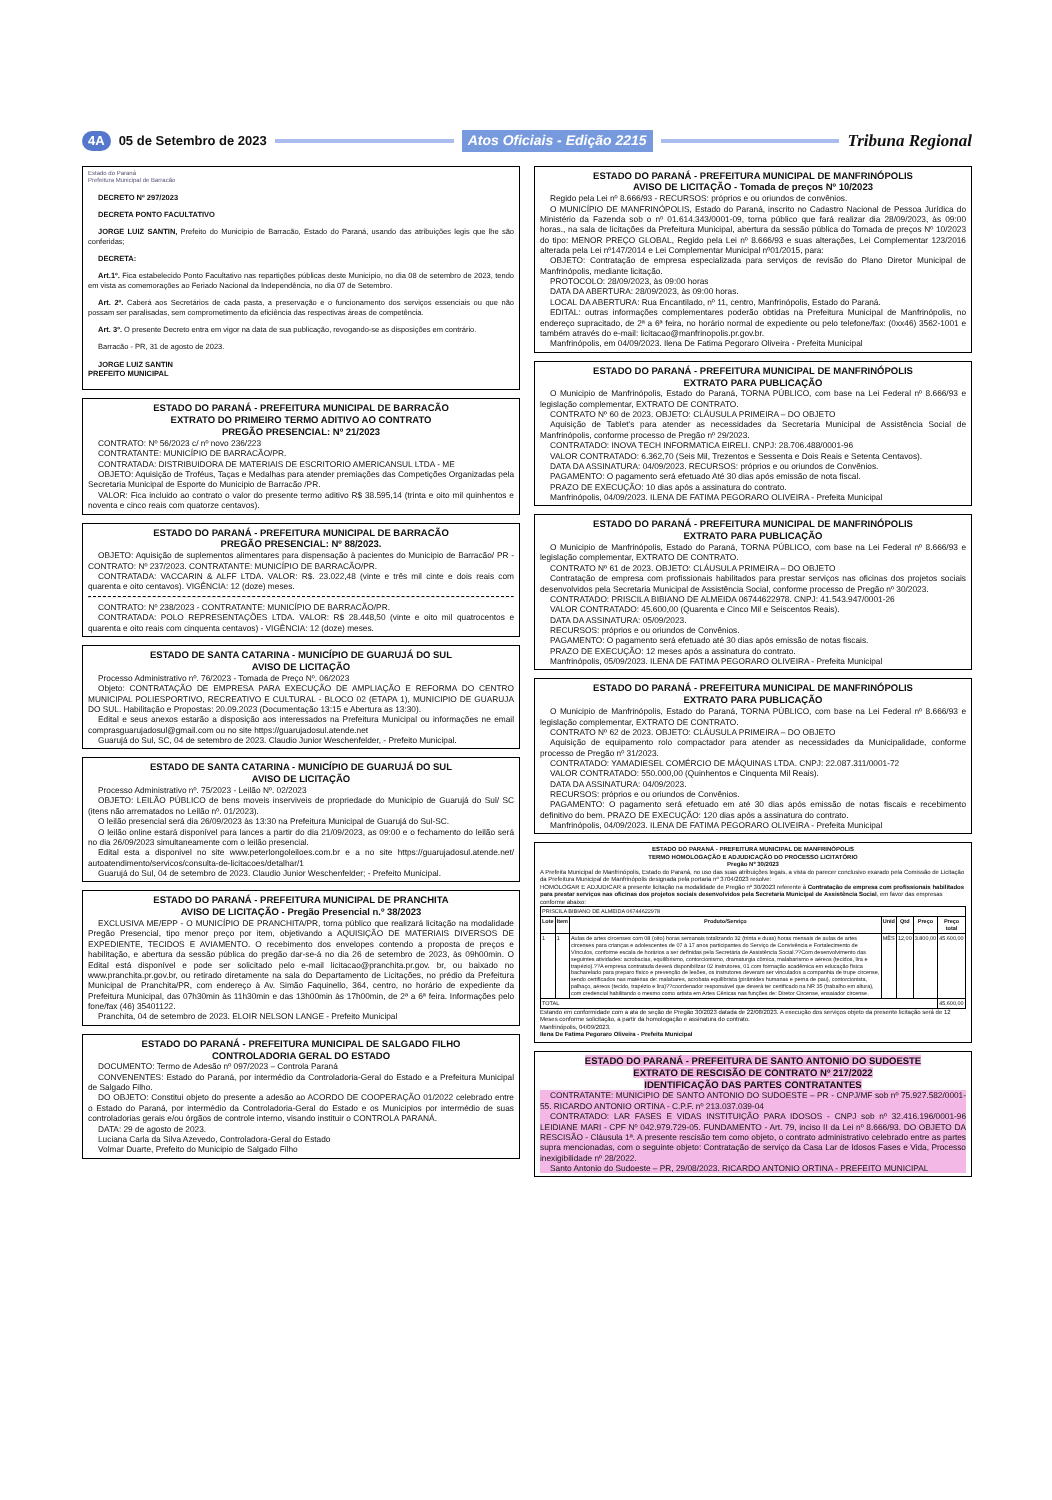4A 05 de Setembro de 2023 Atos Oficiais - Edição 2215 Tribuna Regional
Estado do Paraná
Prefeitura Municipal de Barracão
DECRETO Nº 297/2023
DECRETA PONTO FACULTATIVO
JORGE LUIZ SANTIN, Prefeito do Município de Barracão, Estado do Paraná, usando das atribuições legis que lhe são conferidas;
DECRETA:
Art.1º. Fica estabelecido Ponto Facultativo nas repartições públicas deste Município, no dia 08 de setembro de 2023, tendo em vista as comemorações ao Feriado Nacional da Independência, no dia 07 de Setembro.
Art. 2º. Caberá aos Secretários de cada pasta, a preservação e o funcionamento dos serviços essenciais ou que não possam ser paralisadas, sem comprometimento da eficiência das respectivas áreas de competência.
Art. 3º. O presente Decreto entra em vigor na data de sua publicação, revogando-se as disposições em contrário.
Barracão - PR, 31 de agosto de 2023.
JORGE LUIZ SANTIN
PREFEITO MUNICIPAL
ESTADO DO PARANÁ - PREFEITURA MUNICIPAL DE BARRACÃO
EXTRATO DO PRIMEIRO TERMO ADITIVO AO CONTRATO
PREGÃO PRESENCIAL: Nº 21/2023
CONTRATO: Nº 56/2023 c/ nº novo 236/223
CONTRATANTE: MUNICÍPIO DE BARRACÃO/PR.
CONTRATADA: DISTRIBUIDORA DE MATERIAIS DE ESCRITORIO AMERICANSUL LTDA - ME
OBJETO: Aquisição de Troféus, Taças e Medalhas para atender premiações das Competições Organizadas pela Secretaria Municipal de Esporte do Municipio de Barracão /PR.
VALOR: Fica incluido ao contrato o valor do presente termo aditivo R$ 38.595,14 (trinta e oito mil quinhentos e noventa e cinco reais com quatorze centavos).
ESTADO DO PARANÁ - PREFEITURA MUNICIPAL DE BARRACÃO
PREGÃO PRESENCIAL: Nº 88/2023.
OBJETO: Aquisição de suplementos alimentares para dispensação à pacientes do Municipio de Barracão/ PR - CONTRATO: Nº 237/2023. CONTRATANTE: MUNICÍPIO DE BARRACÃO/PR.
CONTRATADA: VACCARIN & ALFF LTDA. VALOR: R$. 23.022,48 (vinte e três mil cinte e dois reais com quarenta e oito centavos). VIGÊNCIA: 12 (doze) meses.
CONTRATO: Nº 238/2023 - CONTRATANTE: MUNICÍPIO DE BARRACÃO/PR.
CONTRATADA: POLO REPRESENTAÇÕES LTDA. VALOR: R$ 28.448,50 (vinte e oito mil quatrocentos e quarenta e oito reais com cinquenta centavos) - VIGÊNCIA: 12 (doze) meses.
ESTADO DE SANTA CATARINA - MUNICÍPIO DE GUARUJÁ DO SUL
AVISO DE LICITAÇÃO
Processo Administrativo nº. 76/2023 - Tomada de Preço Nº. 06/2023
Objeto: CONTRATAÇÃO DE EMPRESA PARA EXECUÇÃO DE AMPLIAÇÃO E REFORMA DO CENTRO MUNICIPAL POLIESPORTIVO, RECREATIVO E CULTURAL - BLOCO 02 (ETAPA 1), MUNICIPIO DE GUARUJA DO SUL. Habilitação e Propostas: 20.09.2023 (Documentação 13:15 e Abertura as 13:30).
Edital e seus anexos estarão a disposição aos interessados na Prefeitura Municipal ou informações ne email comprasguarujadosul@gmail.com ou no site https://guarujadosul.atende.net
Guarujá do Sul, SC, 04 de setembro de 2023. Claudio Junior Weschenfelder, - Prefeito Municipal.
ESTADO DE SANTA CATARINA - MUNICÍPIO DE GUARUJÁ DO SUL
AVISO DE LICITAÇÃO
Processo Administrativo nº. 75/2023 - Leilão Nº. 02/2023
OBJETO: LEILÃO PÚBLICO de bens moveis inserviveis de propriedade do Municipio de Guarujá do Sul/ SC (itens não arrematados no Leilão nº. 01/2023).
O leilão presencial será dia 26/09/2023 às 13:30 na Prefeitura Municipal de Guarujá do Sul-SC.
O leilão online estará disponível para lances a partir do dia 21/09/2023, as 09:00 e o fechamento do leilão será no dia 26/09/2023 simultaneamente com o leilão presencial.
Edital esta a disponivel no site www.peterlongoleiloes.com.br e a no site https://guarujadosul.atende.net/ autoatendimento/servicos/consulta-de-licitacoes/detalhar/1
Guarujá do Sul, 04 de setembro de 2023. Claudio Junior Weschenfelder; - Prefeito Municipal.
ESTADO DO PARANÁ - PREFEITURA MUNICIPAL DE PRANCHITA
AVISO DE LICITAÇÃO - Pregão Presencial n.º 38/2023
EXCLUSIVA ME/EPP - O MUNICÍPIO DE PRANCHITA/PR, torna público que realizará licitação na modalidade Pregão Presencial, tipo menor preço por item, objetivando a AQUISIÇÃO DE MATERIAIS DIVERSOS DE EXPEDIENTE, TECIDOS E AVIAMENTO. O recebimento dos envelopes contendo a proposta de preços e habilitação, e abertura da sessão pública do pregão dar-se-á no dia 26 de setembro de 2023, às 09h00min. O Edital está disponível e pode ser solicitado pelo e-mail licitacao@pranchita.pr.gov. br, ou baixado no www.pranchita.pr.gov.br, ou retirado diretamente na sala do Departamento de Licitações, no prédio da Prefeitura Municipal de Pranchita/PR, com endereço à Av. Simão Faquinello, 364, centro, no horário de expediente da Prefeitura Municipal, das 07h30min às 11h30min e das 13h00min às 17h00min, de 2ª a 6ª feira. Informações pelo fone/fax (46) 35401122.
Pranchita, 04 de setembro de 2023. ELOIR NELSON LANGE - Prefeito Municipal
ESTADO DO PARANÁ - PREFEITURA MUNICIPAL DE SALGADO FILHO
CONTROLADORIA GERAL DO ESTADO
DOCUMENTO: Termo de Adesão nº 097/2023 – Controla Paraná
CONVENENTES: Estado do Paraná, por intermédio da Controladoria-Geral do Estado e a Prefeitura Municipal de Salgado Filho.
DO OBJETO: Constitui objeto do presente a adesão ao ACORDO DE COOPERAÇÃO 01/2022 celebrado entre o Estado do Paraná, por intermédio da Controladoria-Geral do Estado e os Municipios por intermédio de suas controladorias gerais e/ou órgãos de controle interno, visando instituir o CONTROLA PARANÁ.
DATA: 29 de agosto de 2023.
Luciana Carla da Silva Azevedo, Controladora-Geral do Estado
Volmar Duarte, Prefeito do Municipio de Salgado Filho
ESTADO DO PARANÁ - PREFEITURA MUNICIPAL DE MANFRINÓPOLIS
AVISO DE LICITAÇÃO - Tomada de preços Nº 10/2023
Regido pela Lei nº 8.666/93 - RECURSOS: próprios e ou oriundos de convênios.
O MUNICÍPIO DE MANFRINÓPOLIS, Estado do Paraná, inscrito no Cadastro Nacional de Pessoa Jurídica do Ministério da Fazenda sob o nº 01.614.343/0001-09, torna público que fará realizar dia 28/09/2023, às 09:00 horas., na sala de licitações da Prefeitura Municipal, abertura da sessão pública do Tomada de preços Nº 10/2023 do tipo: MENOR PREÇO GLOBAL, Regido pela Lei nº 8.666/93 e suas alterações, Lei Complementar 123/2016 alterada pela Lei nº147/2014 e Lei Complementar Municipal nº01/2015, para:
OBJETO: Contratação de empresa especializada para serviços de revisão do Plano Diretor Municipal de Manfrinópolis, mediante licitação.
PROTOCOLO: 28/09/2023, às 09:00 horas
DATA DA ABERTURA: 28/09/2023, às 09:00 horas.
LOCAL DA ABERTURA: Rua Encantilado, nº 11, centro, Manfrinópolis, Estado do Paraná.
EDITAL: outras informações complementares poderão obtidas na Prefeitura Municipal de Manfrinópolis, no endereço supracitado, de 2ª a 6ª feira, no horário normal de expediente ou pelo telefone/fax: (0xx46) 3562-1001 e também através do e-mail: licitacao@manfrinopolis.pr.gov.br.
Manfrinópolis, em 04/09/2023. Ilena De Fatima Pegoraro Oliveira - Prefeita Municipal
ESTADO DO PARANÁ - PREFEITURA MUNICIPAL DE MANFRINÓPOLIS
EXTRATO PARA PUBLICAÇÃO
O Municipio de Manfrinópolis, Estado do Paraná, TORNA PÚBLICO, com base na Lei Federal nº 8.666/93 e legislação complementar, EXTRATO DE CONTRATO.
CONTRATO Nº 60 de 2023. OBJETO: CLÁUSULA PRIMEIRA – DO OBJETO
Aquisição de Tablet's para atender as necessidades da Secretaria Municipal de Assistência Social de Manfrinópolis, conforme processo de Pregão nº 29/2023.
CONTRATADO: INOVA TECH INFORMATICA EIRELI. CNPJ: 28.706.488/0001-96
VALOR CONTRATADO: 6.362,70 (Seis Mil, Trezentos e Sessenta e Dois Reais e Setenta Centavos).
DATA DA ASSINATURA: 04/09/2023. RECURSOS: próprios e ou oriundos de Convênios.
PAGAMENTO: O pagamento será efetuado Até 30 dias após emissão de nota fiscal.
PRAZO DE EXECUÇÃO: 10 dias após a assinatura do contrato.
Manfrinópolis, 04/09/2023. ILENA DE FATIMA PEGORARO OLIVEIRA - Prefeita Municipal
ESTADO DO PARANÁ - PREFEITURA MUNICIPAL DE MANFRINÓPOLIS
EXTRATO PARA PUBLICAÇÃO
O Municipio de Manfrinópolis, Estado do Paraná, TORNA PÚBLICO, com base na Lei Federal nº 8.666/93 e legislação complementar, EXTRATO DE CONTRATO.
CONTRATO Nº 61 de 2023. OBJETO: CLÁUSULA PRIMEIRA – DO OBJETO
Contratação de empresa com profissionais habilitados para prestar serviços nas oficinas dos projetos sociais desenvolvidos pela Secretaria Municipal de Assistência Social, conforme processo de Pregão nº 30/2023.
CONTRATADO: PRISCILA BIBIANO DE ALMEIDA 06744622978. CNPJ: 41.543.947/0001-26
VALOR CONTRATADO: 45.600,00 (Quarenta e Cinco Mil e Seiscentos Reais).
DATA DA ASSINATURA: 05/09/2023.
RECURSOS: próprios e ou oriundos de Convênios.
PAGAMENTO: O pagamento será efetuado até 30 dias após emissão de notas fiscais.
PRAZO DE EXECUÇÃO: 12 meses após a assinatura do contrato.
Manfrinópolis, 05/09/2023. ILENA DE FATIMA PEGORARO OLIVEIRA - Prefeita Municipal
ESTADO DO PARANÁ - PREFEITURA MUNICIPAL DE MANFRINÓPOLIS
EXTRATO PARA PUBLICAÇÃO
O Municipio de Manfrinópolis, Estado do Paraná, TORNA PÚBLICO, com base na Lei Federal nº 8.666/93 e legislação complementar, EXTRATO DE CONTRATO.
CONTRATO Nº 62 de 2023. OBJETO: CLÁUSULA PRIMEIRA – DO OBJETO
Aquisição de equipamento rolo compactador para atender as necessidades da Municipalidade, conforme processo de Pregão nº 31/2023.
CONTRATADO: YAMADIESEL COMÉRCIO DE MÁQUINAS LTDA. CNPJ: 22.087.311/0001-72
VALOR CONTRATADO: 550.000,00 (Quinhentos e Cinquenta Mil Reais).
DATA DA ASSINATURA: 04/09/2023.
RECURSOS: próprios e ou oriundos de Convênios.
PAGAMENTO: O pagamento será efetuado em até 30 dias após emissão de notas fiscais e recebimento definitivo do bem. PRAZO DE EXECUÇÃO: 120 dias após a assinatura do contrato.
Manfrinópolis, 04/09/2023. ILENA DE FATIMA PEGORARO OLIVEIRA - Prefeita Municipal
ESTADO DO PARANÁ - PREFEITURA MUNICIPAL DE MANFRINÓPOLIS
TERMO HOMOLOGAÇÃO E ADJUDICAÇÃO DO PROCESSO LICITATÓRIO
Pregão Nº 30/2023
A Prefeita Municipal de Manfrinópolis, Estado do Paraná, no uso das suas atribuições legais, a vista do parecer conclusivo exarado pela Comissão de Licitação da Prefeitura Municipal de Manfrinópolis designada pela portaria nº 3704/2023 resolve:
HOMOLOGAR E ADJUDICAR a presente licitação na modalidade de Pregão nº 30/2023 referente à Contratação de empresa com profissionais habilitados para prestar serviços nas oficinas dos projetos sociais desenvolvidos pela Secretaria Municipal de Assistência Social, em favor das empresas conforme abaixo:
| PRISCILA BIBIANO DE ALMEIDA 06744622978 | | | | | | |
| Lote | Item | Produto/Serviço | Unid | Qtd | Preço | Preço total |
| 1 | 1 | Aulas de artes circenses com 08 (oito) horas semanais totalizando 32 (trinta e duas) horas mensais de aulas de artes circenses para crianças e adolescentes de 07 à 17 anos participantes do Serviço de Convivência e Fortalecimento de Vínculos, conforme escala de horários a ser definidas pela Secretária de Assistência Social.??Com desenvolvimento das seguintes atividades: acrobacias, equilibrismo, contorcionismo, dramaturgia cômica, malabarismo e aéreos (tecidos, lira e trapézio).??A empresa contratada deverá disponibilizar 02 instrutores, 01 com formação acadêmica em educação física bacharelado para preparo físico e prevenção de lesões, os instrutores deveram ser vinculados a companhia de trupe circense, sendo certificados nas matérias de: malabares, acrobata equilibrista (pirâmides humanas e perna de pau), contorcionista, palhaço, aéreos (tecido, trapézio e lira)??coordenador responsável que deverá ter certificado na NR 35 (trabalho em altura), com credencial habilitando o mesmo como artista em Artes Cênicas nas funções de: Diretor Circense, ensaiador circense. | MÊS | 12,00 | 3.800,00 | 45.600,00 |
| TOTAL | | | | | | 45.600,00 |
Estando em conformidade com a ata de seção de Pregão 30/2023 datada de 22/08/2023. A execução dos serviços objeto da presente licitação será de 12 Meses conforme solicitação, a partir da homologação e assinatura do contrato.
Manfrinópolis, 04/09/2023.
Ilena De Fatima Pegoraro Oliveira - Prefeita Municipal
ESTADO DO PARANÁ - PREFEITURA DE SANTO ANTONIO DO SUDOESTE
EXTRATO DE RESCISÃO DE CONTRATO Nº 217/2022
IDENTIFICAÇÃO DAS PARTES CONTRATANTES
CONTRATANTE: MUNICIPIO DE SANTO ANTONIO DO SUDOESTE – PR - CNPJ/MF sob nº 75.927.582/0001-55. RICARDO ANTONIO ORTINA - C.P.F. nº 213.037.039-04
CONTRATADO: LAR FASES E VIDAS INSTITUIÇÃO PARA IDOSOS - CNPJ sob nº 32.416.196/0001-96 LEIDIANE MARI - CPF Nº 042.979.729-05. FUNDAMENTO - Art. 79, inciso II da Lei nº 8.666/93. DO OBJETO DA RESCISÃO - Cláusula 1ª. A presente rescisão tem como objeto, o contrato administrativo celebrado entre as partes supra mencionadas, com o seguinte objeto: Contratação de serviço da Casa Lar de Idosos Fases e Vida, Processo inexigibilidade nº 28/2022.
Santo Antonio do Sudoeste – PR, 29/08/2023. RICARDO ANTONIO ORTINA - PREFEITO MUNICIPAL